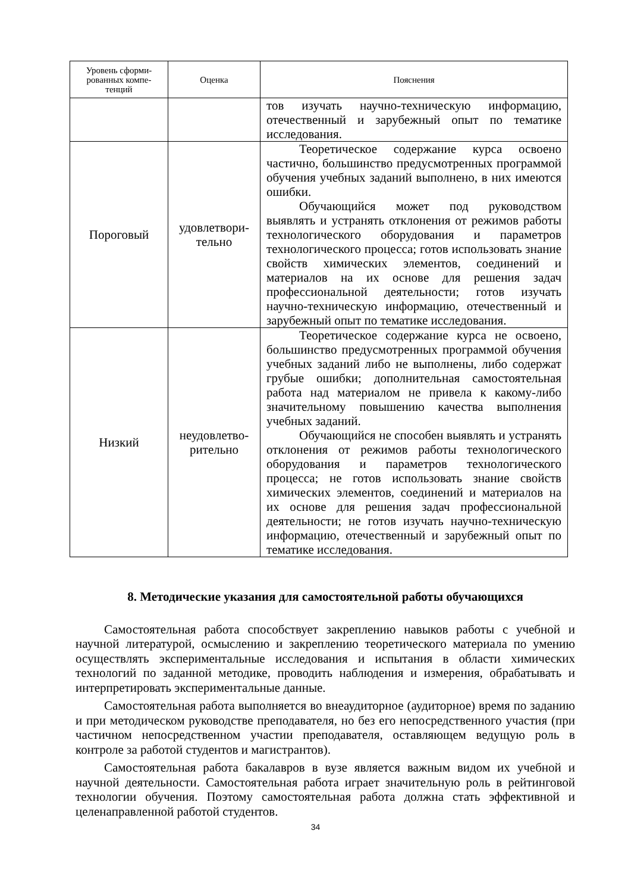| Уровень сформи- рованных компе- тенций | Оценка | Пояснения |
| --- | --- | --- |
| | | тов изучать научно-техническую информацию, отечественный и зарубежный опыт по тематике исследования. |
| Пороговый | удовлетвори- тельно | Теоретическое содержание курса освоено частично, большинство предусмотренных программой обучения учебных заданий выполнено, в них имеются ошибки. Обучающийся может под руководством выявлять и устранять отклонения от режимов работы технологического оборудования и параметров технологического процесса; готов использовать знание свойств химических элементов, соединений и материалов на их основе для решения задач профессиональной деятельности; готов изучать научно-техническую информацию, отечественный и зарубежный опыт по тематике исследования. |
| Низкий | неудовлетво- рительно | Теоретическое содержание курса не освоено, большинство предусмотренных программой обучения учебных заданий либо не выполнены, либо содержат грубые ошибки; дополнительная самостоятельная работа над материалом не привела к какому-либо значительному повышению качества выполнения учебных заданий. Обучающийся не способен выявлять и устранять отклонения от режимов работы технологического оборудования и параметров технологического процесса; не готов использовать знание свойств химических элементов, соединений и материалов на их основе для решения задач профессиональной деятельности; не готов изучать научно-техническую информацию, отечественный и зарубежный опыт по тематике исследования. |
8. Методические указания для самостоятельной работы обучающихся
Самостоятельная работа способствует закреплению навыков работы с учебной и научной литературой, осмыслению и закреплению теоретического материала по умению осуществлять экспериментальные исследования и испытания в области химических технологий по заданной методике, проводить наблюдения и измерения, обрабатывать и интерпретировать экспериментальные данные.
Самостоятельная работа выполняется во внеаудиторное (аудиторное) время по заданию и при методическом руководстве преподавателя, но без его непосредственного участия (при частичном непосредственном участии преподавателя, оставляющем ведущую роль в контроле за работой студентов и магистрантов).
Самостоятельная работа бакалавров в вузе является важным видом их учебной и научной деятельности. Самостоятельная работа играет значительную роль в рейтинговой технологии обучения. Поэтому самостоятельная работа должна стать эффективной и целенаправленной работой студентов.
34